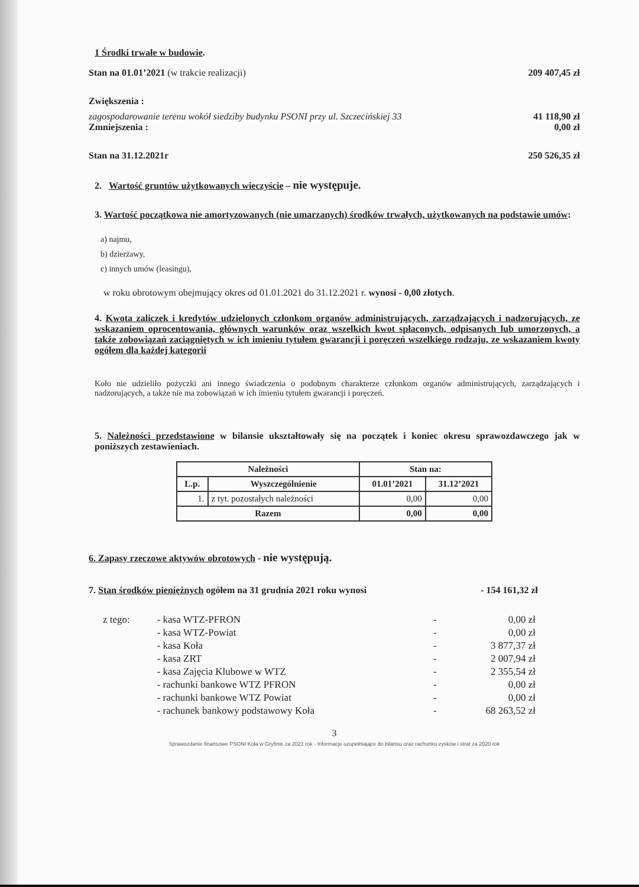1 Środki trwałe w budowie.
Stan na 01.01’2021 (w trakcie realizacji) 209 407,45 zł
Zwiększenia :
zagospodarowanie terenu wokół siedziby budynku PSONI przy ul. Szczecińskiej 33 41 118,90 zł
Zmniejszenia : 0,00 zł
Stan na 31.12.2021r 250 526,35 zł
2. Wartość gruntów użytkowanych wieczyście – nie występuje.
3. Wartość początkowa nie amortyzowanych (nie umarzanych) środków trwałych, użytkowanych na podstawie umów:
a) najmu,
b) dzierżawy,
c) innych umów (leasingu),
w roku obrotowym obejmujący okres od 01.01.2021 do 31.12.2021 r. wynosi - 0,00 złotych.
4. Kwota zaliczek i kredytów udzielonych członkom organów administrujących, zarządzających i nadzorujących, ze wskazaniem oprocentowania, głównych warunków oraz wszelkich kwot spłaconych, odpisanych lub umorzonych, a także zobowiązań zaciągniętych w ich imieniu tytułem gwarancji i poręczeń wszelkiego rodzaju, ze wskazaniem kwoty ogółem dla każdej kategorii
Koło nie udzieliło pożyczki ani innego świadczenia o podobnym charakterze członkom organów administrujących, zarządzających i nadzorujących, a także nie ma zobowiązań w ich imieniu tytułem gwarancji i poręczeń.
5. Należności przedstawione w bilansie ukształtowały się na początek i koniec okresu sprawozdawczego jak w poniższych zestawieniach.
| Należności | | Stan na: | |
| --- | --- | --- | --- |
| L.p. | Wyszczególnienie | 01.01’2021 | 31.12’2021 |
| 1. | z tyt. pozostałych należności | 0,00 | 0,00 |
| Razem | | 0,00 | 0,00 |
6. Zapasy rzeczowe aktywów obrotowych - nie występują.
7. Stan środków pieniężnych ogółem na 31 grudnia 2021 roku wynosi - 154 161,32 zł
| z tego: | - kasa WTZ-PFRON | - | 0,00 zł |
| | - kasa WTZ-Powiat | - | 0,00 zł |
| | - kasa Koła | - | 3 877,37 zł |
| | - kasa ZRT | - | 2 007,94 zł |
| | - kasa Zajęcia Klubowe w WTZ | - | 2 355,54 zł |
| | - rachunki bankowe WTZ PFRON | - | 0,00 zł |
| | - rachunki bankowe WTZ Powiat | - | 0,00 zł |
| | - rachunek bankowy podstawowy Koła | - | 68 263,52 zł |
3
Sprawozdanie finansowe PSONI Koła w Gryfinie za 2021 rok - Informacje uzupełniające do bilansu oraz rachunku zysków i strat za 2020 rok